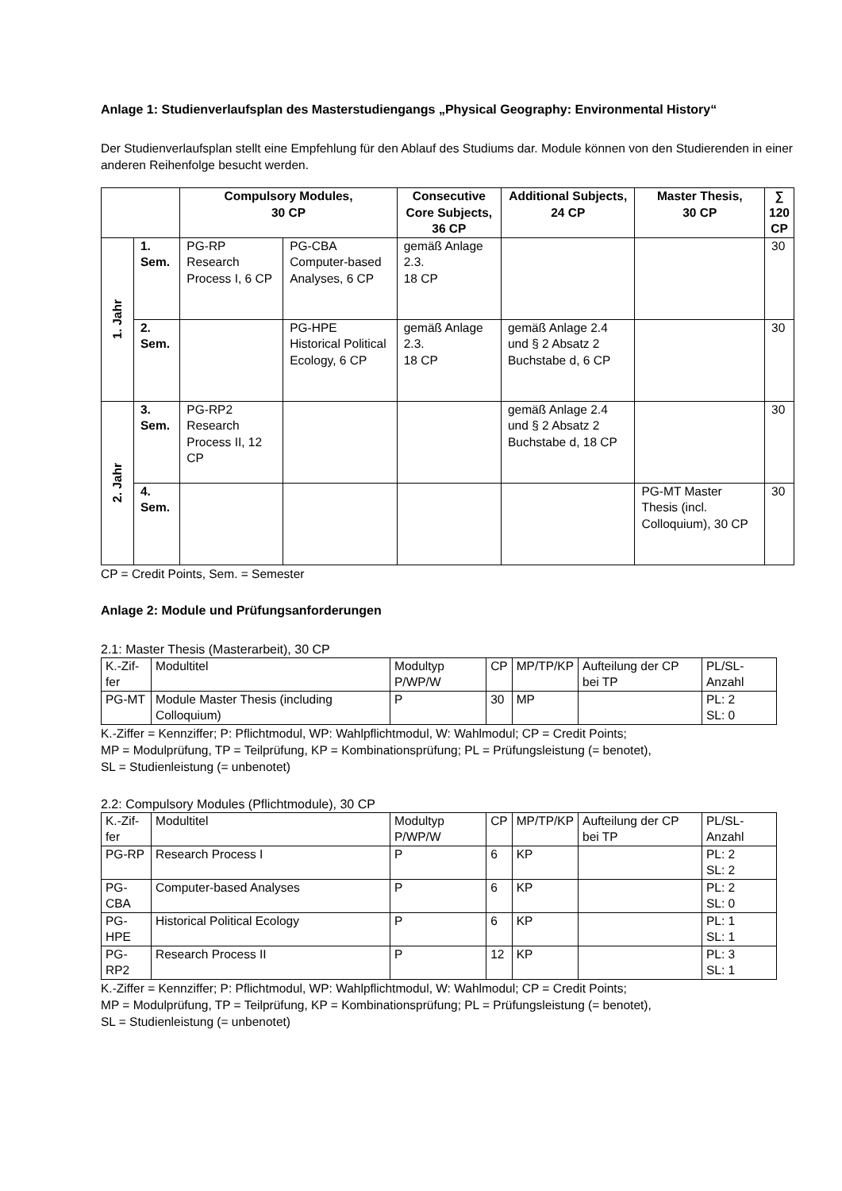Anlage 1: Studienverlaufsplan des Masterstudiengangs „Physical Geography: Environmental History“
Der Studienverlaufsplan stellt eine Empfehlung für den Ablauf des Studiums dar. Module können von den Studierenden in einer anderen Reihenfolge besucht werden.
| | | Compulsory Modules, 30 CP | | Consecutive Core Subjects, 36 CP | Additional Subjects, 24 CP | Master Thesis, 30 CP | ∑ 120 CP |
| --- | --- | --- | --- | --- | --- | --- | --- |
| 1. Jahr | 1. Sem. | PG-RP Research Process I, 6 CP | PG-CBA Computer-based Analyses, 6 CP | gemäß Anlage 2.3. 18 CP | | | 30 |
| | 2. Sem. | | PG-HPE Historical Political Ecology, 6 CP | gemäß Anlage 2.3. 18 CP | gemäß Anlage 2.4 und § 2 Absatz 2 Buchstabe d, 6 CP | | 30 |
| 2. Jahr | 3. Sem. | PG-RP2 Research Process II, 12 CP | | | gemäß Anlage 2.4 und § 2 Absatz 2 Buchstabe d, 18 CP | | 30 |
| | 4. Sem. | | | | | PG-MT Master Thesis (incl. Colloquium), 30 CP | 30 |
CP = Credit Points, Sem. = Semester
Anlage 2: Module und Prüfungsanforderungen
2.1: Master Thesis (Masterarbeit), 30 CP
| K.-Zif-fer | Modultitel | Modultyp P/WP/W | CP | MP/TP/KP | Aufteilung der CP bei TP | PL/SL-Anzahl |
| PG-MT | Module Master Thesis (including Colloquium) | P | 30 | MP | | PL: 2 SL: 0 |
K.-Ziffer = Kennziffer; P: Pflichtmodul, WP: Wahlpflichtmodul, W: Wahlmodul; CP = Credit Points;
MP = Modulprüfung, TP = Teilprüfung, KP = Kombinationsprüfung; PL = Prüfungsleistung (= benotet),
SL = Studienleistung (= unbenotet)
2.2: Compulsory Modules (Pflichtmodule), 30 CP
| K.-Zif-fer | Modultitel | Modultyp P/WP/W | CP | MP/TP/KP | Aufteilung der CP bei TP | PL/SL-Anzahl |
| PG-RP | Research Process I | P | 6 | KP | | PL: 2 SL: 2 |
| PG-CBA | Computer-based Analyses | P | 6 | KP | | PL: 2 SL: 0 |
| PG-HPE | Historical Political Ecology | P | 6 | KP | | PL: 1 SL: 1 |
| PG-RP2 | Research Process II | P | 12 | KP | | PL: 3 SL: 1 |
K.-Ziffer = Kennziffer; P: Pflichtmodul, WP: Wahlpflichtmodul, W: Wahlmodul; CP = Credit Points;
MP = Modulprüfung, TP = Teilprüfung, KP = Kombinationsprüfung; PL = Prüfungsleistung (= benotet),
SL = Studienleistung (= unbenotet)